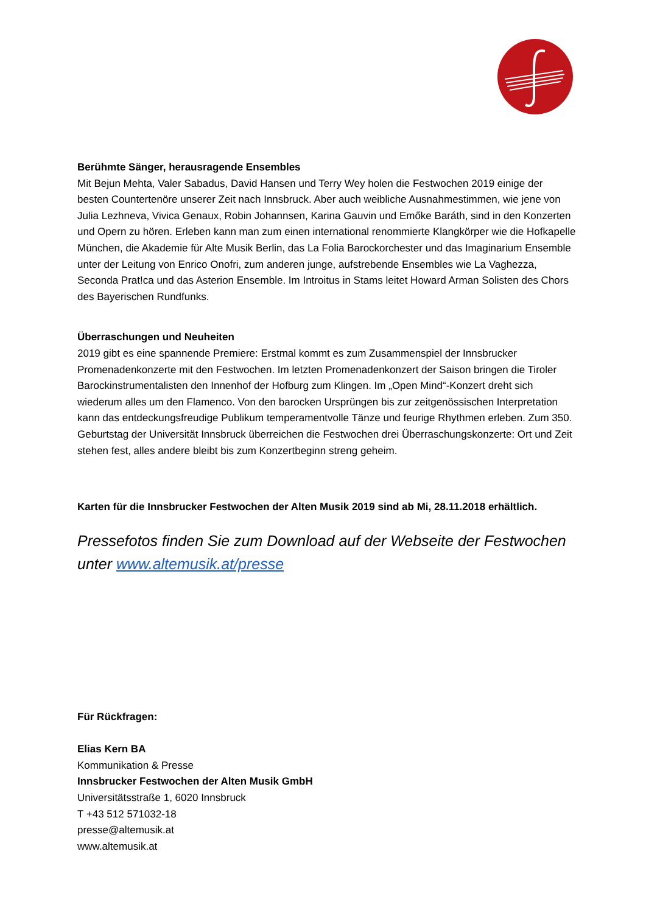Berühmte Sänger, herausragende Ensembles
Mit Bejun Mehta, Valer Sabadus, David Hansen und Terry Wey holen die Festwochen 2019 einige der besten Countertenöre unserer Zeit nach Innsbruck. Aber auch weibliche Ausnahmestimmen, wie jene von Julia Lezhneva, Vivica Genaux, Robin Johannsen, Karina Gauvin und Emőke Baráth, sind in den Konzerten und Opern zu hören. Erleben kann man zum einen international renommierte Klangkörper wie die Hofkapelle München, die Akademie für Alte Musik Berlin, das La Folia Barockorchester und das Imaginarium Ensemble unter der Leitung von Enrico Onofri, zum anderen junge, aufstrebende Ensembles wie La Vaghezza, Seconda Prat!ca und das Asterion Ensemble. Im Introitus in Stams leitet Howard Arman Solisten des Chors des Bayerischen Rundfunks.
Überraschungen und Neuheiten
2019 gibt es eine spannende Premiere: Erstmal kommt es zum Zusammenspiel der Innsbrucker Promenadenkonzerte mit den Festwochen. Im letzten Promenadenkonzert der Saison bringen die Tiroler Barockinstrumentalisten den Innenhof der Hofburg zum Klingen. Im „Open Mind“-Konzert dreht sich wiederum alles um den Flamenco. Von den barocken Ursprüngen bis zur zeitgenössischen Interpretation kann das entdeckungsfreudige Publikum temperamentvolle Tänze und feurige Rhythmen erleben. Zum 350. Geburtstag der Universität Innsbruck überreichen die Festwochen drei Überraschungskonzerte: Ort und Zeit stehen fest, alles andere bleibt bis zum Konzertbeginn streng geheim.
Karten für die Innsbrucker Festwochen der Alten Musik 2019 sind ab Mi, 28.11.2018 erhältlich.
Pressefotos finden Sie zum Download auf der Webseite der Festwochen unter www.altemusik.at/presse
Für Rückfragen:
Elias Kern BA
Kommunikation & Presse
Innsbrucker Festwochen der Alten Musik GmbH
Universitätsstraße 1, 6020 Innsbruck
T +43 512 571032-18
presse@altemusik.at
www.altemusik.at